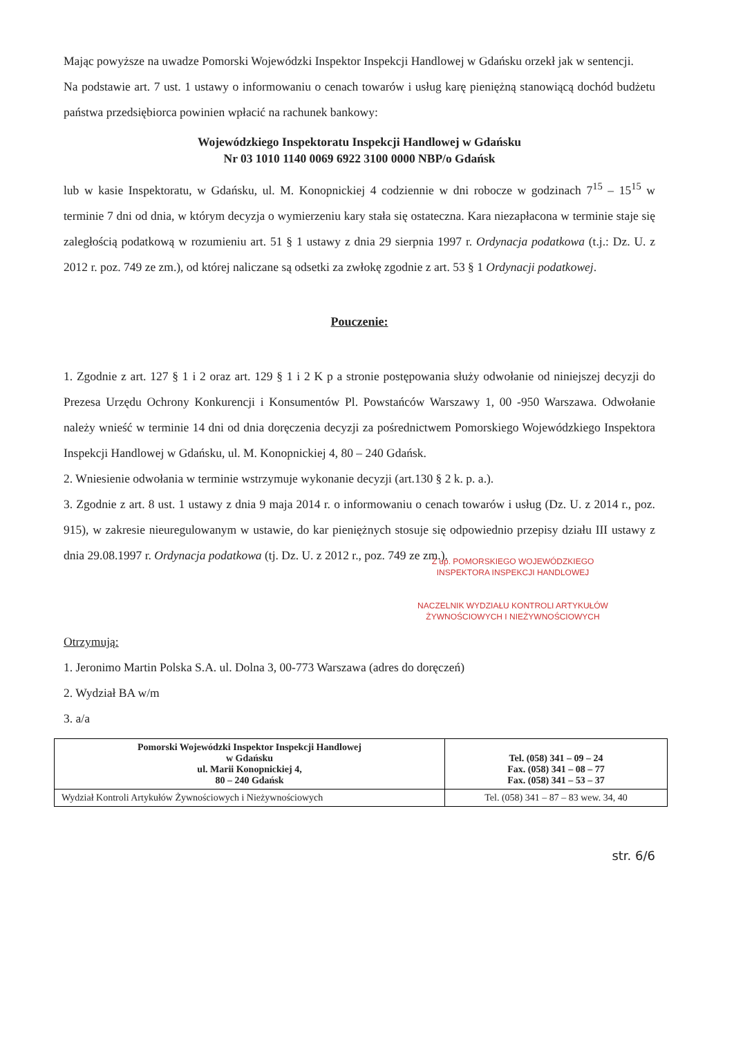Mając powyższe na uwadze Pomorski Wojewódzki Inspektor Inspekcji Handlowej w Gdańsku orzekł jak w sentencji.
Na podstawie art. 7 ust. 1 ustawy o informowaniu o cenach towarów i usług karę pieniężną stanowiącą dochód budżetu państwa przedsiębiorca powinien wpłacić na rachunek bankowy:
Wojewódzkiego Inspektoratu Inspekcji Handlowej w Gdańsku
Nr 03 1010 1140 0069 6922 3100 0000 NBP/o Gdańsk
lub w kasie Inspektoratu, w Gdańsku, ul. M. Konopnickiej 4 codziennie w dni robocze w godzinach 7<sup>15</sup> – 15<sup>15</sup> w terminie 7 dni od dnia, w którym decyzja o wymierzeniu kary stała się ostateczna. Kara niezapłacona w terminie staje się zaległością podatkową w rozumieniu art. 51 § 1 ustawy z dnia 29 sierpnia 1997 r. Ordynacja podatkowa (t.j.: Dz. U. z 2012 r. poz. 749 ze zm.), od której naliczane są odsetki za zwłokę zgodnie z art. 53 § 1 Ordynacji podatkowej.
Pouczenie:
1. Zgodnie z art. 127 § 1 i 2 oraz art. 129 § 1 i 2 K p a stronie postępowania służy odwołanie od niniejszej decyzji do Prezesa Urzędu Ochrony Konkurencji i Konsumentów Pl. Powstańców Warszawy 1, 00 -950 Warszawa. Odwołanie należy wnieść w terminie 14 dni od dnia doręczenia decyzji za pośrednictwem Pomorskiego Wojewódzkiego Inspektora Inspekcji Handlowej w Gdańsku, ul. M. Konopnickiej 4, 80 – 240 Gdańsk.
2. Wniesienie odwołania w terminie wstrzymuje wykonanie decyzji (art.130 § 2 k. p. a.).
3. Zgodnie z art. 8 ust. 1 ustawy z dnia 9 maja 2014 r. o informowaniu o cenach towarów i usług (Dz. U. z 2014 r., poz. 915), w zakresie nieuregulowanym w ustawie, do kar pieniężnych stosuje się odpowiednio przepisy działu III ustawy z dnia 29.08.1997 r. Ordynacja podatkowa (tj. Dz. U. z 2012 r., poz. 749 ze zm.).
Z up. POMORSKIEGO WOJEWÓDZKIEGO INSPEKTORA INSPEKCJI HANDLOWEJ
NACZELNIK WYDZIAŁU KONTROLI ARTYKUŁÓW ŻYWNOŚCIOWYCH I NIEŻYWNOŚCIOWYCH
Otrzymują:
1. Jeronimo Martin Polska S.A. ul. Dolna 3, 00-773 Warszawa (adres do doręczeń)
2. Wydział BA w/m
3. a/a
| Pomorski Wojewódzki Inspektor Inspekcji Handlowej w Gdańsku ul. Marii Konopnickiej 4, 80 – 240 Gdańsk | Tel. (058) 341 – 09 – 24 Fax. (058) 341 – 08 – 77 Fax. (058) 341 – 53 – 37 |
| Wydział Kontroli Artykułów Żywnościowych i Nieżywnościowych | Tel. (058) 341 – 87 – 83 wew. 34, 40 |
str. 6/6